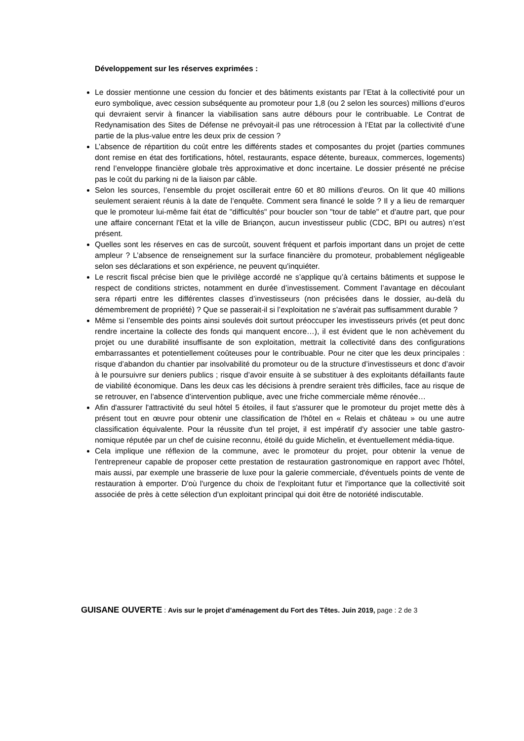Développement sur les réserves exprimées :
Le dossier mentionne une cession du foncier et des bâtiments existants par l’Etat à la collectivité pour un euro symbolique, avec cession subséquente au promoteur pour 1,8 (ou 2 selon les sources) millions d’euros qui devraient servir à financer la viabilisation sans autre débours pour le contribuable. Le Contrat de Redynamisation des Sites de Défense ne prévoyait-il pas une rétrocession à l’Etat par la collectivité d’une partie de la plus-value entre les deux prix de cession ?
L’absence de répartition du coût entre les différents stades et composantes du projet (parties communes dont remise en état des fortifications, hôtel, restaurants, espace détente, bureaux, commerces, logements) rend l’enveloppe financière globale très approximative et donc incertaine. Le dossier présenté ne précise pas le coût du parking ni de la liaison par câble.
Selon les sources, l’ensemble du projet oscillerait entre 60 et 80 millions d’euros. On lit que 40 millions seulement seraient réunis à la date de l’enquête. Comment sera financé le solde ? Il y a lieu de remarquer que le promoteur lui-même fait état de "difficultés" pour boucler son "tour de table" et d'autre part, que pour une affaire concernant l'Etat et la ville de Briançon, aucun investisseur public (CDC, BPI ou autres) n’est présent.
Quelles sont les réserves en cas de surcoût, souvent fréquent et parfois important dans un projet de cette ampleur ? L’absence de renseignement sur la surface financière du promoteur, probablement négligeable selon ses déclarations et son expérience, ne peuvent qu'inquiéter.
Le rescrit fiscal précise bien que le privilège accordé ne s’applique qu’à certains bâtiments et suppose le respect de conditions strictes, notamment en durée d’investissement. Comment l’avantage en découlant sera réparti entre les différentes classes d’investisseurs (non précisées dans le dossier, au-delà du démembrement de propriété) ? Que se passerait-il si l’exploitation ne s’avérait pas suffisamment durable ?
Même si l’ensemble des points ainsi soulevés doit surtout préoccuper les investisseurs privés (et peut donc rendre incertaine la collecte des fonds qui manquent encore…), il est évident que le non achèvement du projet ou une durabilité insuffisante de son exploitation, mettrait la collectivité dans des configurations embarrassantes et potentiellement coûteuses pour le contribuable. Pour ne citer que les deux principales : risque d’abandon du chantier par insolvabilité du promoteur ou de la structure d’investisseurs et donc d’avoir à le poursuivre sur deniers publics ; risque d’avoir ensuite à se substituer à des exploitants défaillants faute de viabilité économique. Dans les deux cas les décisions à prendre seraient très difficiles, face au risque de se retrouver, en l’absence d’intervention publique, avec une friche commerciale même rénovée…
Afin d'assurer l'attractivité du seul hôtel 5 étoiles, il faut s'assurer que le promoteur du projet mette dès à présent tout en œuvre pour obtenir une classification de l'hôtel en « Relais et château » ou une autre classification équivalente. Pour la réussite d'un tel projet, il est impératif d'y associer une table gastro-nomique réputée par un chef de cuisine reconnu, étoilé du guide Michelin, et éventuellement média-tique.
Cela implique une réflexion de la commune, avec le promoteur du projet, pour obtenir la venue de l'entrepreneur capable de proposer cette prestation de restauration gastronomique en rapport avec l'hôtel, mais aussi, par exemple une brasserie de luxe pour la galerie commerciale, d'éventuels points de vente de restauration à emporter. D'où l'urgence du choix de l'exploitant futur et l'importance que la collectivité soit associée de près à cette sélection d'un exploitant principal qui doit être de notoriété indiscutable.
GUISANE OUVERTE : Avis sur le projet d’aménagement du Fort des Têtes. Juin 2019, page : 2 de 3